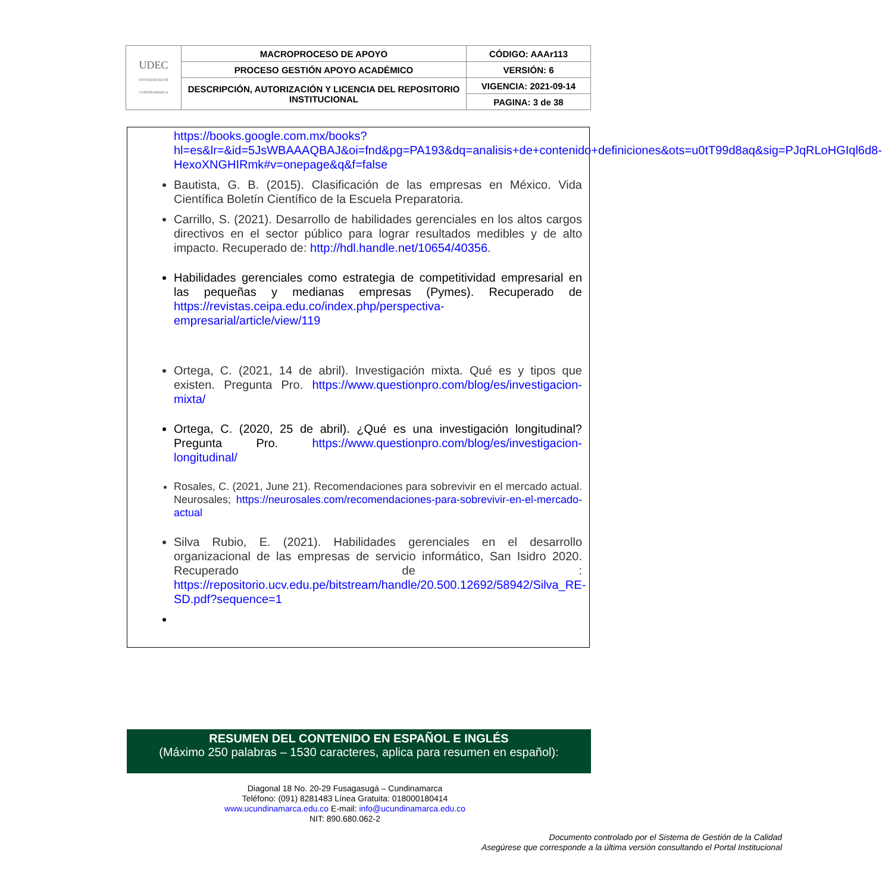| UDEC UNIVERSIDAD DE CUNDINAMARCA | MACROPROCESO DE APOYO | CÓDIGO: AAAr113 |
| | PROCESO GESTIÓN APOYO ACADÉMICO | VERSIÓN: 6 |
| | DESCRIPCIÓN, AUTORIZACIÓN Y LICENCIA DEL REPOSITORIO INSTITUCIONAL | VIGENCIA: 2021-09-14 |
| | | PAGINA: 3 de 38 |
https://books.google.com.mx/books?hl=es&lr=&id=5JsWBAAAQBAJ&oi=fnd&pg=PA193&dq=analisis+de+contenido+definiciones&ots=u0tT99d8aq&sig=PJqRLoHGIql6d8-HexoXNGHIRmk#v=onepage&q&f=false
Bautista, G. B. (2015). Clasificación de las empresas en México. Vida Científica Boletín Científico de la Escuela Preparatoria.
Carrillo, S. (2021). Desarrollo de habilidades gerenciales en los altos cargos directivos en el sector público para lograr resultados medibles y de alto impacto. Recuperado de: http://hdl.handle.net/10654/40356.
Habilidades gerenciales como estrategia de competitividad empresarial en las pequeñas y medianas empresas (Pymes). Recuperado de https://revistas.ceipa.edu.co/index.php/perspectiva-empresarial/article/view/119
Ortega, C. (2021, 14 de abril). Investigación mixta. Qué es y tipos que existen. Pregunta Pro. https://www.questionpro.com/blog/es/investigacion-mixta/
Ortega, C. (2020, 25 de abril). ¿Qué es una investigación longitudinal? Pregunta Pro. https://www.questionpro.com/blog/es/investigacion-longitudinal/
Rosales, C. (2021, June 21). Recomendaciones para sobrevivir en el mercado actual. Neurosales; https://neurosales.com/recomendaciones-para-sobrevivir-en-el-mercado-actual
Silva Rubio, E. (2021). Habilidades gerenciales en el desarrollo organizacional de las empresas de servicio informático, San Isidro 2020. Recuperado de : https://repositorio.ucv.edu.pe/bitstream/handle/20.500.12692/58942/Silva_RE-SD.pdf?sequence=1
RESUMEN DEL CONTENIDO EN ESPAÑOL E INGLÉS
(Máximo 250 palabras – 1530 caracteres, aplica para resumen en español):
Diagonal 18 No. 20-29 Fusagasugá – Cundinamarca
Teléfono: (091) 8281483 Línea Gratuita: 018000180414
www.ucundinamarca.edu.co E-mail: info@ucundinamarca.edu.co
NIT: 890.680.062-2
Documento controlado por el Sistema de Gestión de la Calidad
Asegúrese que corresponde a la última versión consultando el Portal Institucional